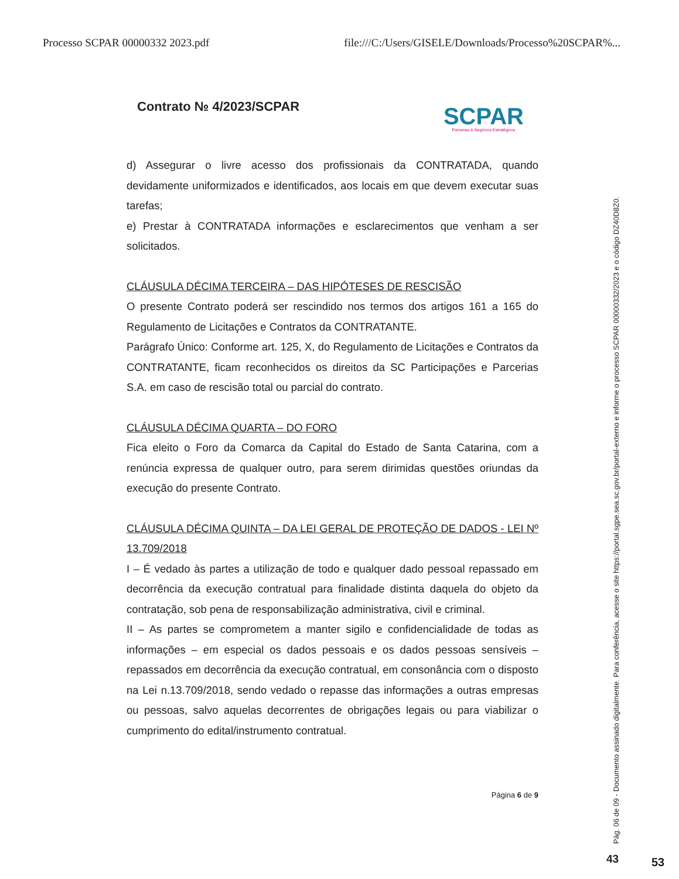Processo SCPAR 00000332 2023.pdf file:///C:/Users/GISELE/Downloads/Processo%20SCPAR%...
Contrato № 4/2023/SCPAR
SCPAR
Parcerias & Negócios Estratégicos
d) Assegurar o livre acesso dos profissionais da CONTRATADA, quando devidamente uniformizados e identificados, aos locais em que devem executar suas tarefas;
e) Prestar à CONTRATADA informações e esclarecimentos que venham a ser solicitados.
CLÁUSULA DÉCIMA TERCEIRA – DAS HIPÓTESES DE RESCISÃO
O presente Contrato poderá ser rescindido nos termos dos artigos 161 a 165 do Regulamento de Licitações e Contratos da CONTRATANTE.
Parágrafo Único: Conforme art. 125, X, do Regulamento de Licitações e Contratos da CONTRATANTE, ficam reconhecidos os direitos da SC Participações e Parcerias S.A. em caso de rescisão total ou parcial do contrato.
CLÁUSULA DÉCIMA QUARTA – DO FORO
Fica eleito o Foro da Comarca da Capital do Estado de Santa Catarina, com a renúncia expressa de qualquer outro, para serem dirimidas questões oriundas da execução do presente Contrato.
CLÁUSULA DÉCIMA QUINTA – DA LEI GERAL DE PROTEÇÃO DE DADOS - LEI Nº 13.709/2018
I – É vedado às partes a utilização de todo e qualquer dado pessoal repassado em decorrência da execução contratual para finalidade distinta daquela do objeto da contratação, sob pena de responsabilização administrativa, civil e criminal.
II – As partes se comprometem a manter sigilo e confidencialidade de todas as informações – em especial os dados pessoais e os dados pessoas sensíveis – repassados em decorrência da execução contratual, em consonância com o disposto na Lei n.13.709/2018, sendo vedado o repasse das informações a outras empresas ou pessoas, salvo aquelas decorrentes de obrigações legais ou para viabilizar o cumprimento do edital/instrumento contratual.
Página 6 de 9
Pág. 06 de 09 - Documento assinado digitalmente. Para conferência, acesse o site https://portal.sgpe.sea.sc.gov.br/portal-externo e informe o processo SCPAR 00000332/2023 e o código DZ40D8Z0.
43 53